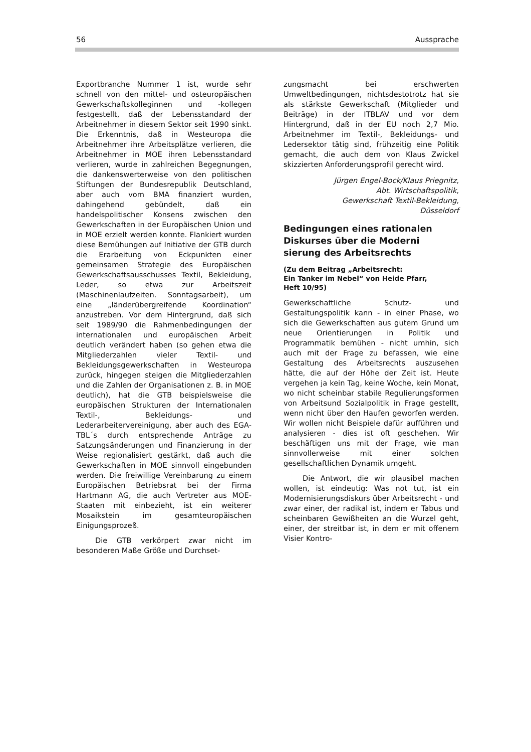56 Aussprache
Exportbranche Nummer 1 ist, wurde sehr schnell von den mittel- und osteuropäischen Gewerkschaftskolleginnen und -kollegen festgestellt, daß der Lebensstandard der Arbeitnehmer in diesem Sektor seit 1990 sinkt. Die Erkenntnis, daß in Westeuropa die Arbeitnehmer ihre Arbeitsplätze verlieren, die Arbeitnehmer in MOE ihren Lebensstandard verlieren, wurde in zahlreichen Begegnungen, die dankenswerterweise von den politischen Stiftungen der Bundesrepublik Deutschland, aber auch vom BMA finanziert wurden, dahingehend gebündelt, daß ein handelspolitischer Konsens zwischen den Gewerkschaften in der Europäischen Union und in MOE erzielt werden konnte. Flankiert wurden diese Bemühungen auf Initiative der GTB durch die Erarbeitung von Eckpunkten einer gemeinsamen Strategie des Europäischen Gewerkschaftsausschusses Textil, Bekleidung, Leder, so etwa zur Arbeitszeit (Maschinenlaufzeiten. Sonntagsarbeit), um eine „länderübergreifende Koordination“ anzustreben. Vor dem Hintergrund, daß sich seit 1989/90 die Rahmenbedingungen der internationalen und europäischen Arbeit deutlich verändert haben (so gehen etwa die Mitgliederzahlen vieler Textil- und Bekleidungsgewerkschaften in Westeuropa zurück, hingegen steigen die Mitgliederzahlen und die Zahlen der Organisationen z. B. in MOE deutlich), hat die GTB beispielsweise die europäischen Strukturen der Internationalen Textil-, Bekleidungs- und Lederarbeitervereinigung, aber auch des EGA-TBL´s durch entsprechende Anträge zu Satzungsänderungen und Finanzierung in der Weise regionalisiert gestärkt, daß auch die Gewerkschaften in MOE sinnvoll eingebunden werden. Die freiwillige Vereinbarung zu einem Europäischen Betriebsrat bei der Firma Hartmann AG, die auch Vertreter aus MOE-Staaten mit einbezieht, ist ein weiterer Mosaikstein im gesamteuropäischen Einigungsprozeß.
Die GTB verkörpert zwar nicht im besonderen Maße Größe und Durchset-
zungsmacht bei erschwerten Umweltbedingungen, nichtsdestotrotz hat sie als stärkste Gewerkschaft (Mitglieder und Beiträge) in der ITBLAV und vor dem Hintergrund, daß in der EU noch 2,7 Mio. Arbeitnehmer im Textil-, Bekleidungs- und Ledersektor tätig sind, frühzeitig eine Politik gemacht, die auch dem von Klaus Zwickel skizzierten Anforderungsprofil gerecht wird.
Jürgen Engel-Bock/Klaus Priegnitz,
Abt. Wirtschaftspolitik,
Gewerkschaft Textil-Bekleidung,
Düsseldorf
Bedingungen eines rationalen
Diskurses über die Moderni
sierung des Arbeitsrechts
(Zu dem Beitrag „Arbeitsrecht:
Ein Tanker im Nebel“ von Heide Pfarr,
Heft 10/95)
Gewerkschaftliche Schutz- und Gestaltungspolitik kann - in einer Phase, wo sich die Gewerkschaften aus gutem Grund um neue Orientierungen in Politik und Programmatik bemühen - nicht umhin, sich auch mit der Frage zu befassen, wie eine Gestaltung des Arbeitsrechts auszusehen hätte, die auf der Höhe der Zeit ist. Heute vergehen ja kein Tag, keine Woche, kein Monat, wo nicht scheinbar stabile Regulierungsformen von Arbeitsund Sozialpolitik in Frage gestellt, wenn nicht über den Haufen geworfen werden. Wir wollen nicht Beispiele dafür aufführen und analysieren - dies ist oft geschehen. Wir beschäftigen uns mit der Frage, wie man sinnvollerweise mit einer solchen gesellschaftlichen Dynamik umgeht.
Die Antwort, die wir plausibel machen wollen, ist eindeutig: Was not tut, ist ein Modernisierungsdiskurs über Arbeitsrecht - und zwar einer, der radikal ist, indem er Tabus und scheinbaren Gewißheiten an die Wurzel geht, einer, der streitbar ist, in dem er mit offenem Visier Kontro-